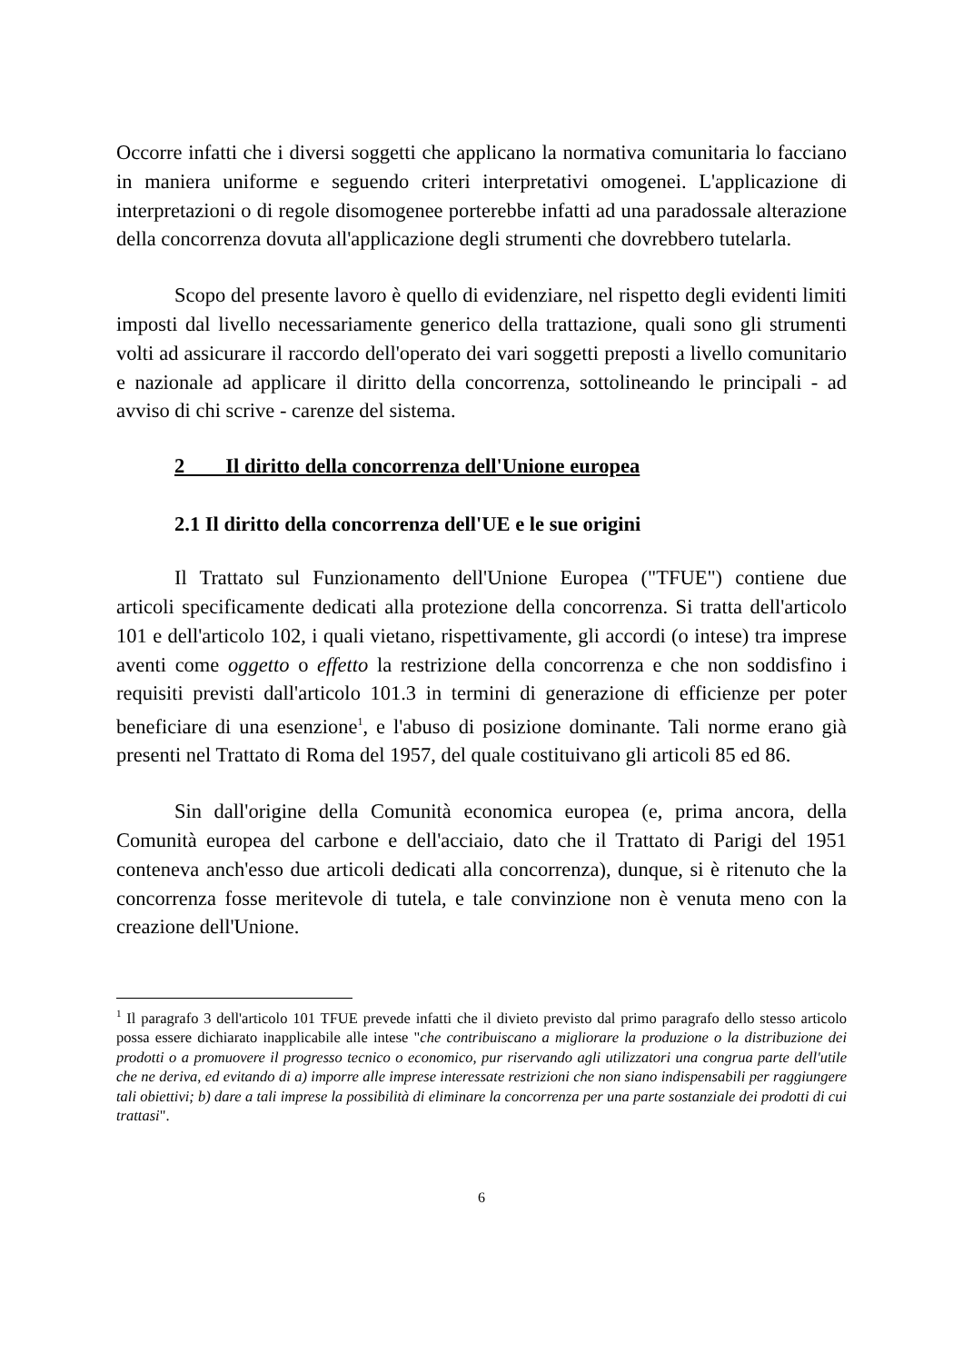Occorre infatti che i diversi soggetti che applicano la normativa comunitaria lo facciano in maniera uniforme e seguendo criteri interpretativi omogenei. L'applicazione di interpretazioni o di regole disomogenee porterebbe infatti ad una paradossale alterazione della concorrenza dovuta all'applicazione degli strumenti che dovrebbero tutelarla.
Scopo del presente lavoro è quello di evidenziare, nel rispetto degli evidenti limiti imposti dal livello necessariamente generico della trattazione, quali sono gli strumenti volti ad assicurare il raccordo dell'operato dei vari soggetti preposti a livello comunitario e nazionale ad applicare il diritto della concorrenza, sottolineando le principali - ad avviso di chi scrive - carenze del sistema.
2 Il diritto della concorrenza dell'Unione europea
2.1 Il diritto della concorrenza dell'UE e le sue origini
Il Trattato sul Funzionamento dell'Unione Europea ("TFUE") contiene due articoli specificamente dedicati alla protezione della concorrenza. Si tratta dell'articolo 101 e dell'articolo 102, i quali vietano, rispettivamente, gli accordi (o intese) tra imprese aventi come oggetto o effetto la restrizione della concorrenza e che non soddisfino i requisiti previsti dall'articolo 101.3 in termini di generazione di efficienze per poter beneficiare di una esenzione<sup>1</sup>, e l'abuso di posizione dominante. Tali norme erano già presenti nel Trattato di Roma del 1957, del quale costituivano gli articoli 85 ed 86.
Sin dall'origine della Comunità economica europea (e, prima ancora, della Comunità europea del carbone e dell'acciaio, dato che il Trattato di Parigi del 1951 conteneva anch'esso due articoli dedicati alla concorrenza), dunque, si è ritenuto che la concorrenza fosse meritevole di tutela, e tale convinzione non è venuta meno con la creazione dell'Unione.
<sup>1</sup> Il paragrafo 3 dell'articolo 101 TFUE prevede infatti che il divieto previsto dal primo paragrafo dello stesso articolo possa essere dichiarato inapplicabile alle intese "che contribuiscano a migliorare la produzione o la distribuzione dei prodotti o a promuovere il progresso tecnico o economico, pur riservando agli utilizzatori una congrua parte dell'utile che ne deriva, ed evitando di a) imporre alle imprese interessate restrizioni che non siano indispensabili per raggiungere tali obiettivi; b) dare a tali imprese la possibilità di eliminare la concorrenza per una parte sostanziale dei prodotti di cui trattasi".
6